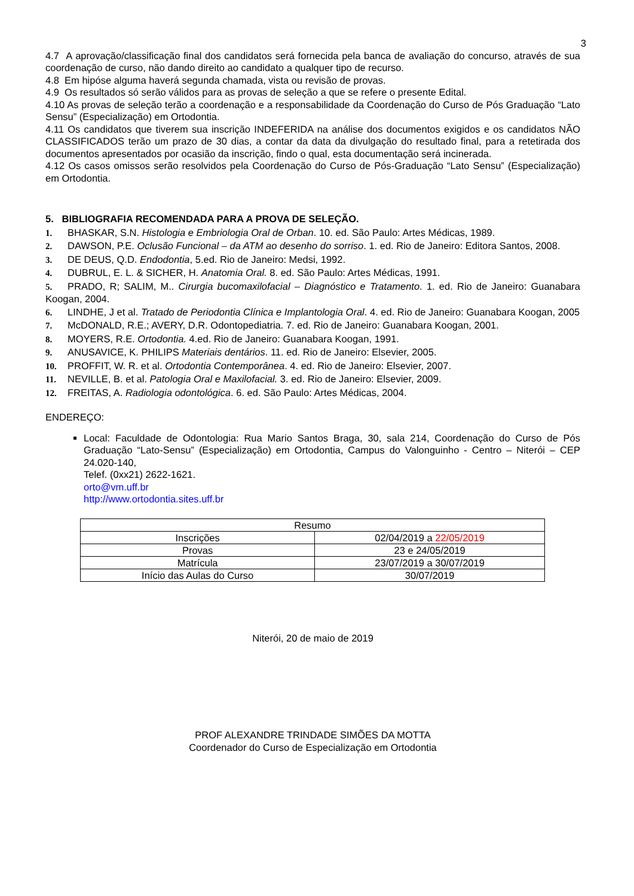3
4.7 A aprovação/classificação final dos candidatos será fornecida pela banca de avaliação do concurso, através de sua coordenação de curso, não dando direito ao candidato a qualquer tipo de recurso.
4.8 Em hipóse alguma haverá segunda chamada, vista ou revisão de provas.
4.9 Os resultados só serão válidos para as provas de seleção a que se refere o presente Edital.
4.10 As provas de seleção terão a coordenação e a responsabilidade da Coordenação do Curso de Pós Graduação “Lato Sensu” (Especialização) em Ortodontia.
4.11 Os candidatos que tiverem sua inscrição INDEFERIDA na análise dos documentos exigidos e os candidatos NÃO CLASSIFICADOS terão um prazo de 30 dias, a contar da data da divulgação do resultado final, para a retetirada dos documentos apresentados por ocasião da inscrição, findo o qual, esta documentação será incinerada.
4.12 Os casos omissos serão resolvidos pela Coordenação do Curso de Pós-Graduação “Lato Sensu” (Especialização) em Ortodontia.
5. BIBLIOGRAFIA RECOMENDADA PARA A PROVA DE SELEÇÃO.
1. BHASKAR, S.N. Histologia e Embriologia Oral de Orban. 10. ed. São Paulo: Artes Médicas, 1989.
2. DAWSON, P.E. Oclusão Funcional – da ATM ao desenho do sorriso. 1. ed. Rio de Janeiro: Editora Santos, 2008.
3. DE DEUS, Q.D. Endodontia, 5.ed. Rio de Janeiro: Medsi, 1992.
4. DUBRUL, E. L. & SICHER, H. Anatomia Oral. 8. ed. São Paulo: Artes Médicas, 1991.
5. PRADO, R; SALIM, M.. Cirurgia bucomaxilofacial – Diagnóstico e Tratamento. 1. ed. Rio de Janeiro: Guanabara Koogan, 2004.
6. LINDHE, J et al. Tratado de Periodontia Clínica e Implantologia Oral. 4. ed. Rio de Janeiro: Guanabara Koogan, 2005
7. McDONALD, R.E.; AVERY, D.R. Odontopediatria. 7. ed. Rio de Janeiro: Guanabara Koogan, 2001.
8. MOYERS, R.E. Ortodontia. 4.ed. Rio de Janeiro: Guanabara Koogan, 1991.
9. ANUSAVICE, K. PHILIPS Materiais dentários. 11. ed. Rio de Janeiro: Elsevier, 2005.
10. PROFFIT, W. R. et al. Ortodontia Contemporânea. 4. ed. Rio de Janeiro: Elsevier, 2007.
11. NEVILLE, B. et al. Patologia Oral e Maxilofacial. 3. ed. Rio de Janeiro: Elsevier, 2009.
12. FREITAS, A. Radiologia odontológica. 6. ed. São Paulo: Artes Médicas, 2004.
ENDEREÇO:
Local: Faculdade de Odontologia: Rua Mario Santos Braga, 30, sala 214, Coordenação do Curso de Pós Graduação “Lato-Sensu” (Especialização) em Ortodontia, Campus do Valonguinho - Centro – Niterói – CEP 24.020-140,
Telef. (0xx21) 2622-1621.
orto@vm.uff.br
http://www.ortodontia.sites.uff.br
| Resumo | |
| Inscrições | 02/04/2019 a 22/05/2019 |
| Provas | 23 e 24/05/2019 |
| Matrícula | 23/07/2019 a 30/07/2019 |
| Início das Aulas do Curso | 30/07/2019 |
Niterói, 20 de maio de 2019
PROF ALEXANDRE TRINDADE SIMÕES DA MOTTA
Coordenador do Curso de Especialização em Ortodontia